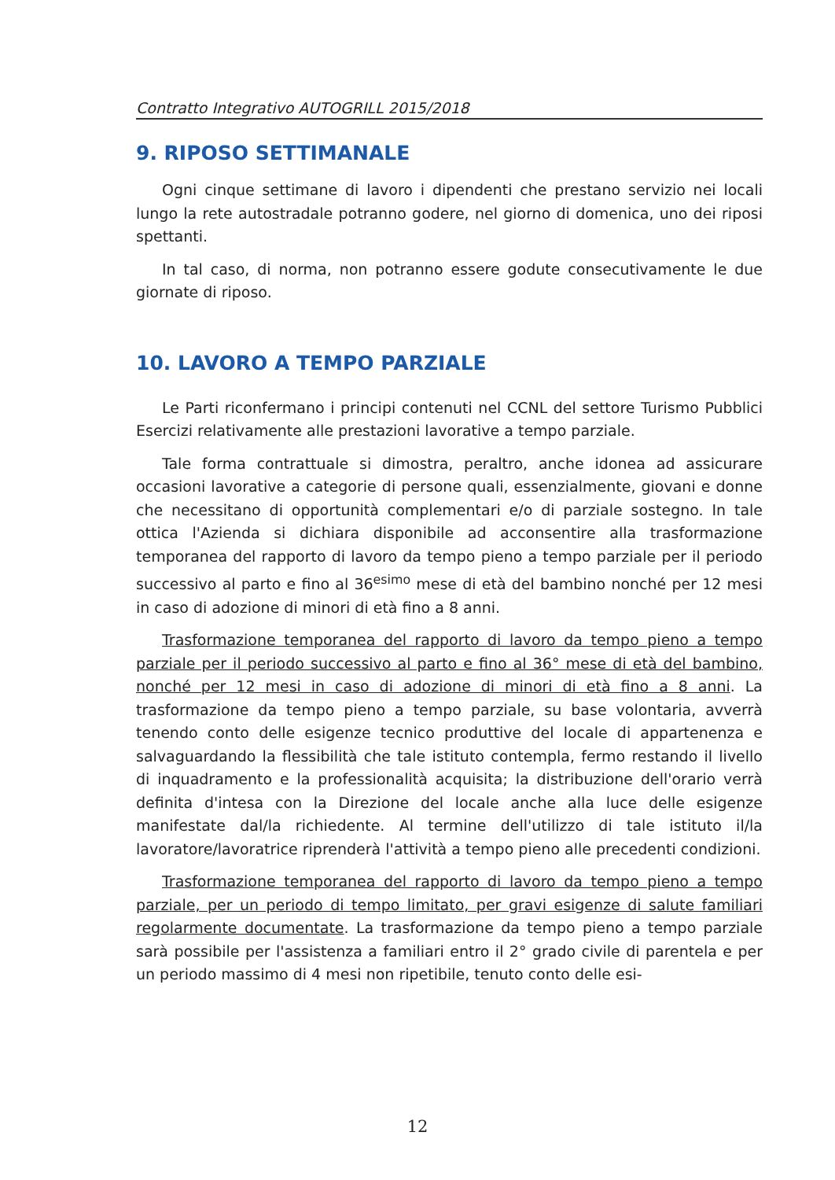Contratto Integrativo AUTOGRILL 2015/2018
9. RIPOSO SETTIMANALE
Ogni cinque settimane di lavoro i dipendenti che prestano servizio nei locali lungo la rete autostradale potranno godere, nel giorno di domenica, uno dei riposi spettanti.
In tal caso, di norma, non potranno essere godute consecutivamente le due giornate di riposo.
10. LAVORO A TEMPO PARZIALE
Le Parti riconfermano i principi contenuti nel CCNL del settore Turismo Pubblici Esercizi relativamente alle prestazioni lavorative a tempo parziale.
Tale forma contrattuale si dimostra, peraltro, anche idonea ad assicurare occasioni lavorative a categorie di persone quali, essenzialmente, giovani e donne che necessitano di opportunità complementari e/o di parziale sostegno. In tale ottica l'Azienda si dichiara disponibile ad acconsentire alla trasformazione temporanea del rapporto di lavoro da tempo pieno a tempo parziale per il periodo successivo al parto e fino al 36<sup>esimo</sup> mese di età del bambino nonché per 12 mesi in caso di adozione di minori di età fino a 8 anni.
Trasformazione temporanea del rapporto di lavoro da tempo pieno a tempo parziale per il periodo successivo al parto e fino al 36° mese di età del bambino, nonché per 12 mesi in caso di adozione di minori di età fino a 8 anni. La trasformazione da tempo pieno a tempo parziale, su base volontaria, avverrà tenendo conto delle esigenze tecnico produttive del locale di appartenenza e salvaguardando la flessibilità che tale istituto contempla, fermo restando il livello di inquadramento e la professionalità acquisita; la distribuzione dell'orario verrà definita d'intesa con la Direzione del locale anche alla luce delle esigenze manifestate dal/la richiedente. Al termine dell'utilizzo di tale istituto il/la lavoratore/lavoratrice riprenderà l'attività a tempo pieno alle precedenti condizioni.
Trasformazione temporanea del rapporto di lavoro da tempo pieno a tempo parziale, per un periodo di tempo limitato, per gravi esigenze di salute familiari regolarmente documentate. La trasformazione da tempo pieno a tempo parziale sarà possibile per l'assistenza a familiari entro il 2° grado civile di parentela e per un periodo massimo di 4 mesi non ripetibile, tenuto conto delle esi-
12